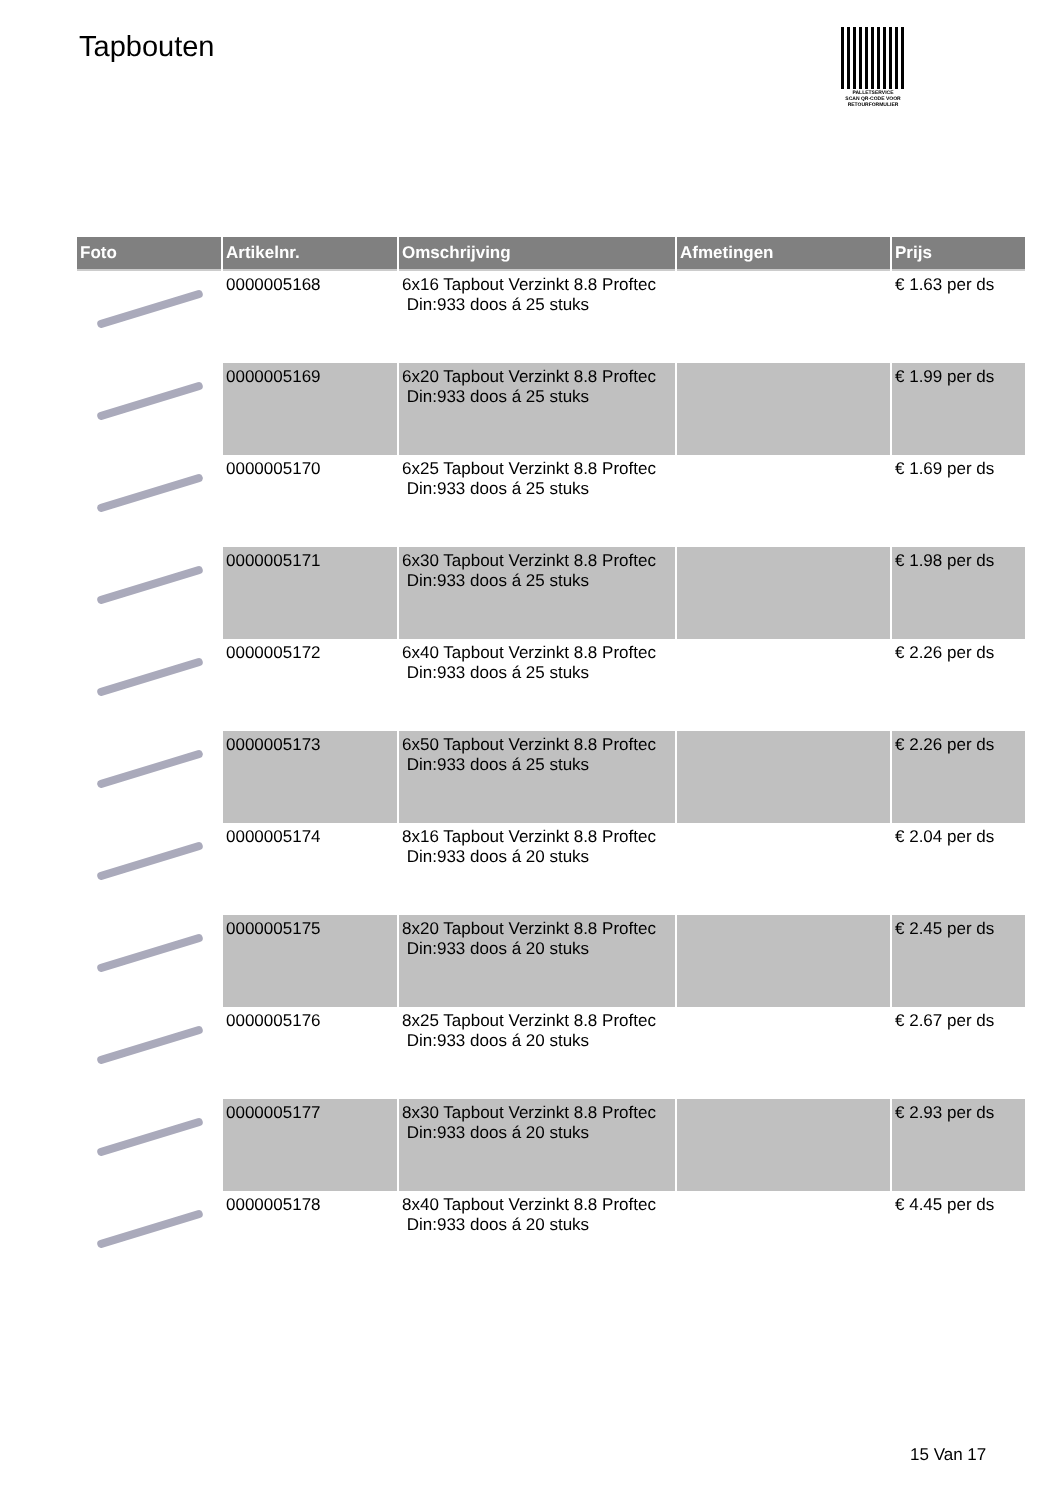Tapbouten
PALLETSERVICE
SCAN QR-CODE VOOR RETOURFORMULIER
| Foto | Artikelnr. | Omschrijving | Afmetingen | Prijs |
| --- | --- | --- | --- | --- |
| | 0000005168 | 6x16 Tapbout Verzinkt 8.8 Proftec Din:933 doos á 25 stuks | | € 1.63 per ds |
| | 0000005169 | 6x20 Tapbout Verzinkt 8.8 Proftec Din:933 doos á 25 stuks | | € 1.99 per ds |
| | 0000005170 | 6x25 Tapbout Verzinkt 8.8 Proftec Din:933 doos á 25 stuks | | € 1.69 per ds |
| | 0000005171 | 6x30 Tapbout Verzinkt 8.8 Proftec Din:933 doos á 25 stuks | | € 1.98 per ds |
| | 0000005172 | 6x40 Tapbout Verzinkt 8.8 Proftec Din:933 doos á 25 stuks | | € 2.26 per ds |
| | 0000005173 | 6x50 Tapbout Verzinkt 8.8 Proftec Din:933 doos á 25 stuks | | € 2.26 per ds |
| | 0000005174 | 8x16 Tapbout Verzinkt 8.8 Proftec Din:933 doos á 20 stuks | | € 2.04 per ds |
| | 0000005175 | 8x20 Tapbout Verzinkt 8.8 Proftec Din:933 doos á 20 stuks | | € 2.45 per ds |
| | 0000005176 | 8x25 Tapbout Verzinkt 8.8 Proftec Din:933 doos á 20 stuks | | € 2.67 per ds |
| | 0000005177 | 8x30 Tapbout Verzinkt 8.8 Proftec Din:933 doos á 20 stuks | | € 2.93 per ds |
| | 0000005178 | 8x40 Tapbout Verzinkt 8.8 Proftec Din:933 doos á 20 stuks | | € 4.45 per ds |
15 Van 17